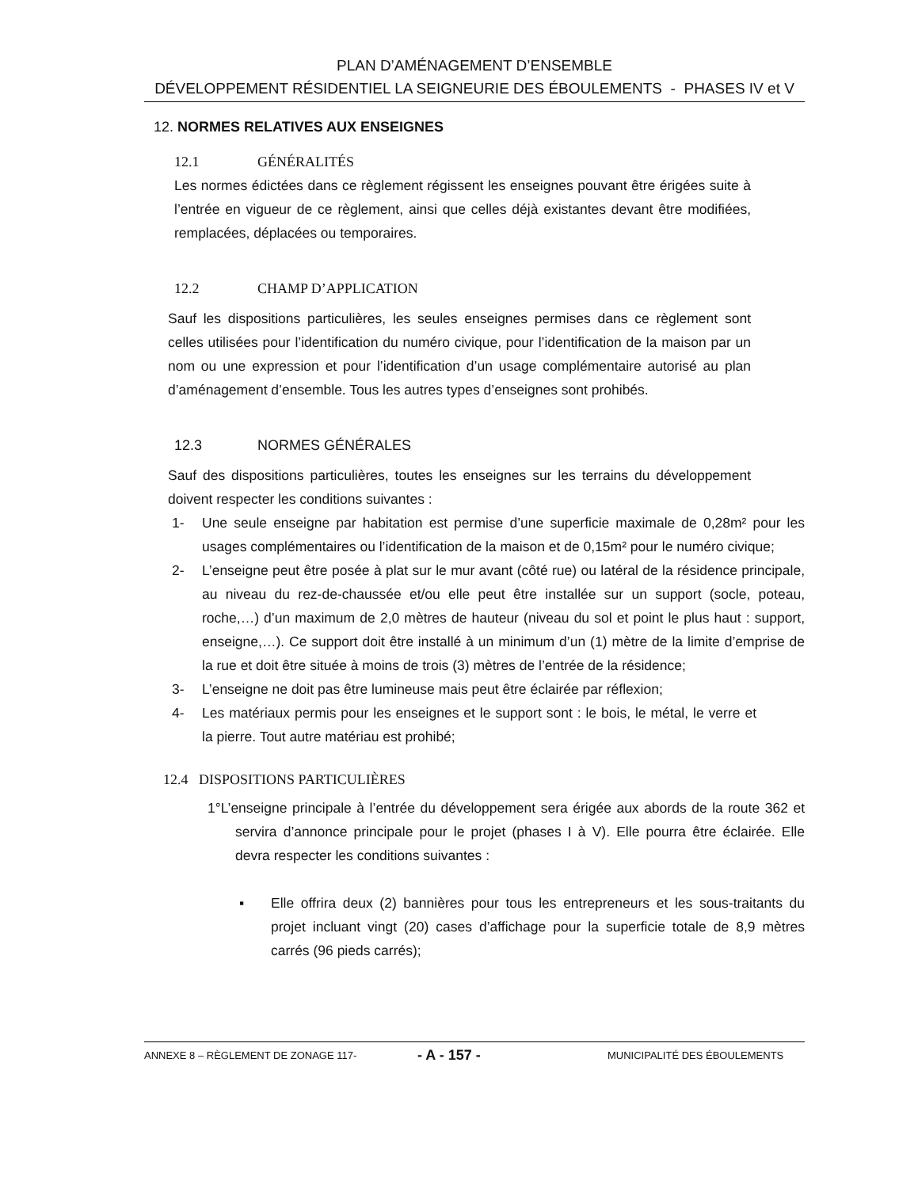PLAN D’AMÉNAGEMENT D’ENSEMBLE
DÉVELOPPEMENT RÉSIDENTIEL LA SEIGNEURIE DES ÉBOULEMENTS - PHASES IV et V
12. NORMES RELATIVES AUX ENSEIGNES
12.1 GÉNÉRALITÉS
Les normes édictées dans ce règlement régissent les enseignes pouvant être érigées suite à l’entrée en vigueur de ce règlement, ainsi que celles déjà existantes devant être modifiées, remplacées, déplacées ou temporaires.
12.2 CHAMP D’APPLICATION
Sauf les dispositions particulières, les seules enseignes permises dans ce règlement sont celles utilisées pour l’identification du numéro civique, pour l’identification de la maison par un nom ou une expression et pour l’identification d’un usage complémentaire autorisé au plan d’aménagement d’ensemble. Tous les autres types d’enseignes sont prohibés.
12.3 NORMES GÉNÉRALES
Sauf des dispositions particulières, toutes les enseignes sur les terrains du développement doivent respecter les conditions suivantes :
1- Une seule enseigne par habitation est permise d’une superficie maximale de 0,28m² pour les usages complémentaires ou l’identification de la maison et de 0,15m² pour le numéro civique;
2- L’enseigne peut être posée à plat sur le mur avant (côté rue) ou latéral de la résidence principale, au niveau du rez-de-chaussée et/ou elle peut être installée sur un support (socle, poteau, roche,…) d’un maximum de 2,0 mètres de hauteur (niveau du sol et point le plus haut : support, enseigne,…). Ce support doit être installé à un minimum d’un (1) mètre de la limite d’emprise de la rue et doit être située à moins de trois (3) mètres de l’entrée de la résidence;
3- L’enseigne ne doit pas être lumineuse mais peut être éclairée par réflexion;
4- Les matériaux permis pour les enseignes et le support sont : le bois, le métal, le verre et la pierre. Tout autre matériau est prohibé;
12.4 DISPOSITIONS PARTICULIÈRES
1°L’enseigne principale à l’entrée du développement sera érigée aux abords de la route 362 et servira d’annonce principale pour le projet (phases I à V). Elle pourra être éclairée. Elle devra respecter les conditions suivantes :
▪ Elle offrira deux (2) bannières pour tous les entrepreneurs et les sous-traitants du projet incluant vingt (20) cases d’affichage pour la superficie totale de 8,9 mètres carrés (96 pieds carrés);
ANNEXE 8 – RÈGLEMENT DE ZONAGE 117- - A - 157 - MUNICIPALITÉ DES ÉBOULEMENTS